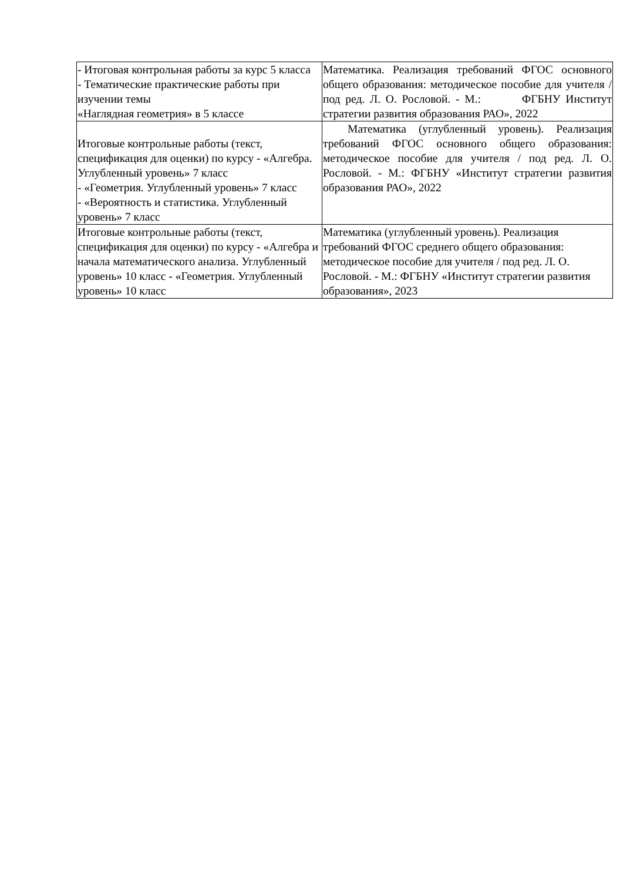| - Итоговая контрольная работы за курс 5 класса - Тематические практические работы при изучении темы «Наглядная геометрия» в 5 классе | Математика. Реализация требований ФГОС основного общего образования: методическое пособие для учителя / под ред. Л. О. Рословой. - М.: ФГБНУ Институт стратегии развития образования РАО», 2022 |
| Итоговые контрольные работы (текст, спецификация для оценки) по курсу - «Алгебра. Углубленный уровень» 7 класс - «Геометрия. Углубленный уровень» 7 класс - «Вероятность и статистика. Углубленный уровень» 7 класс | Математика (углубленный уровень). Реализация требований ФГОС основного общего образования: методическое пособие для учителя / под ред. Л. О. Рословой. - М.: ФГБНУ «Институт стратегии развития образования РАО», 2022 |
| Итоговые контрольные работы (текст, спецификация для оценки) по курсу - «Алгебра и начала математического анализа. Углубленный уровень» 10 класс - «Геометрия. Углубленный уровень» 10 класс | Математика (углубленный уровень). Реализация требований ФГОС среднего общего образования: методическое пособие для учителя / под ред. Л. О. Рословой. - М.: ФГБНУ «Институт стратегии развития образования», 2023 |